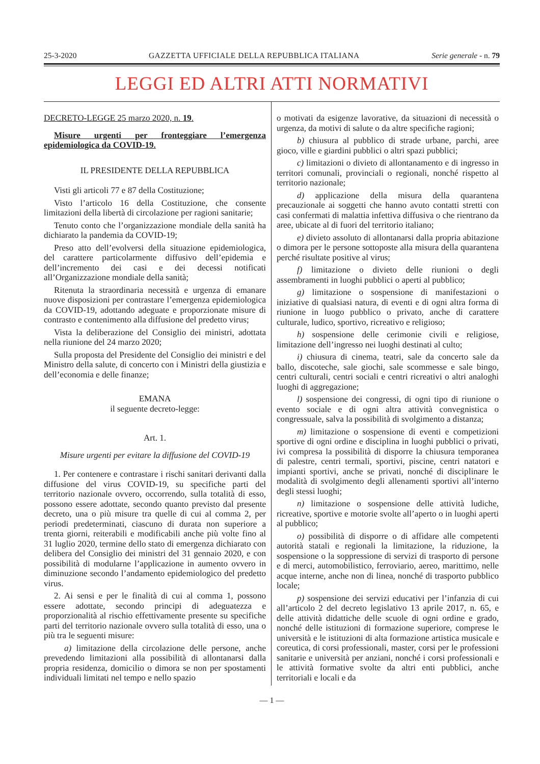25-3-2020 GAZZETTA UFFICIALE DELLA REPUBBLICA ITALIANA Serie generale - n. 79
LEGGI ED ALTRI ATTI NORMATIVI
DECRETO-LEGGE 25 marzo 2020, n. 19.
Misure urgenti per fronteggiare l’emergenza epidemiologica da COVID-19.
IL PRESIDENTE DELLA REPUBBLICA
Visti gli articoli 77 e 87 della Costituzione;
Visto l’articolo 16 della Costituzione, che consente limitazioni della libertà di circolazione per ragioni sanitarie;
Tenuto conto che l’organizzazione mondiale della sanità ha dichiarato la pandemia da COVID-19;
Preso atto dell’evolversi della situazione epidemiologica, del carattere particolarmente diffusivo dell’epidemia e dell’incremento dei casi e dei decessi notificati all’Organizzazione mondiale della sanità;
Ritenuta la straordinaria necessità e urgenza di emanare nuove disposizioni per contrastare l’emergenza epidemiologica da COVID-19, adottando adeguate e proporzionate misure di contrasto e contenimento alla diffusione del predetto virus;
Vista la deliberazione del Consiglio dei ministri, adottata nella riunione del 24 marzo 2020;
Sulla proposta del Presidente del Consiglio dei ministri e del Ministro della salute, di concerto con i Ministri della giustizia e dell’economia e delle finanze;
EMANA
il seguente decreto-legge:
Art. 1.
Misure urgenti per evitare la diffusione del COVID-19
1. Per contenere e contrastare i rischi sanitari derivanti dalla diffusione del virus COVID-19, su specifiche parti del territorio nazionale ovvero, occorrendo, sulla totalità di esso, possono essere adottate, secondo quanto previsto dal presente decreto, una o più misure tra quelle di cui al comma 2, per periodi predeterminati, ciascuno di durata non superiore a trenta giorni, reiterabili e modificabili anche più volte fino al 31 luglio 2020, termine dello stato di emergenza dichiarato con delibera del Consiglio dei ministri del 31 gennaio 2020, e con possibilità di modularne l’applicazione in aumento ovvero in diminuzione secondo l’andamento epidemiologico del predetto virus.
2. Ai sensi e per le finalità di cui al comma 1, possono essere adottate, secondo principi di adeguatezza e proporzionalità al rischio effettivamente presente su specifiche parti del territorio nazionale ovvero sulla totalità di esso, una o più tra le seguenti misure:
a) limitazione della circolazione delle persone, anche prevedendo limitazioni alla possibilità di allontanarsi dalla propria residenza, domicilio o dimora se non per spostamenti individuali limitati nel tempo e nello spazio
o motivati da esigenze lavorative, da situazioni di necessità o urgenza, da motivi di salute o da altre specifiche ragioni;
b) chiusura al pubblico di strade urbane, parchi, aree gioco, ville e giardini pubblici o altri spazi pubblici;
c) limitazioni o divieto di allontanamento e di ingresso in territori comunali, provinciali o regionali, nonché rispetto al territorio nazionale;
d) applicazione della misura della quarantena precauzionale ai soggetti che hanno avuto contatti stretti con casi confermati di malattia infettiva diffusiva o che rientrano da aree, ubicate al di fuori del territorio italiano;
e) divieto assoluto di allontanarsi dalla propria abitazione o dimora per le persone sottoposte alla misura della quarantena perché risultate positive al virus;
f) limitazione o divieto delle riunioni o degli assembramenti in luoghi pubblici o aperti al pubblico;
g) limitazione o sospensione di manifestazioni o iniziative di qualsiasi natura, di eventi e di ogni altra forma di riunione in luogo pubblico o privato, anche di carattere culturale, ludico, sportivo, ricreativo e religioso;
h) sospensione delle cerimonie civili e religiose, limitazione dell’ingresso nei luoghi destinati al culto;
i) chiusura di cinema, teatri, sale da concerto sale da ballo, discoteche, sale giochi, sale scommesse e sale bingo, centri culturali, centri sociali e centri ricreativi o altri analoghi luoghi di aggregazione;
l) sospensione dei congressi, di ogni tipo di riunione o evento sociale e di ogni altra attività convegnistica o congressuale, salva la possibilità di svolgimento a distanza;
m) limitazione o sospensione di eventi e competizioni sportive di ogni ordine e disciplina in luoghi pubblici o privati, ivi compresa la possibilità di disporre la chiusura temporanea di palestre, centri termali, sportivi, piscine, centri natatori e impianti sportivi, anche se privati, nonché di disciplinare le modalità di svolgimento degli allenamenti sportivi all’interno degli stessi luoghi;
n) limitazione o sospensione delle attività ludiche, ricreative, sportive e motorie svolte all’aperto o in luoghi aperti al pubblico;
o) possibilità di disporre o di affidare alle competenti autorità statali e regionali la limitazione, la riduzione, la sospensione o la soppressione di servizi di trasporto di persone e di merci, automobilistico, ferroviario, aereo, marittimo, nelle acque interne, anche non di linea, nonché di trasporto pubblico locale;
p) sospensione dei servizi educativi per l’infanzia di cui all’articolo 2 del decreto legislativo 13 aprile 2017, n. 65, e delle attività didattiche delle scuole di ogni ordine e grado, nonché delle istituzioni di formazione superiore, comprese le università e le istituzioni di alta formazione artistica musicale e coreutica, di corsi professionali, master, corsi per le professioni sanitarie e università per anziani, nonché i corsi professionali e le attività formative svolte da altri enti pubblici, anche territoriali e locali e da
— 1 —